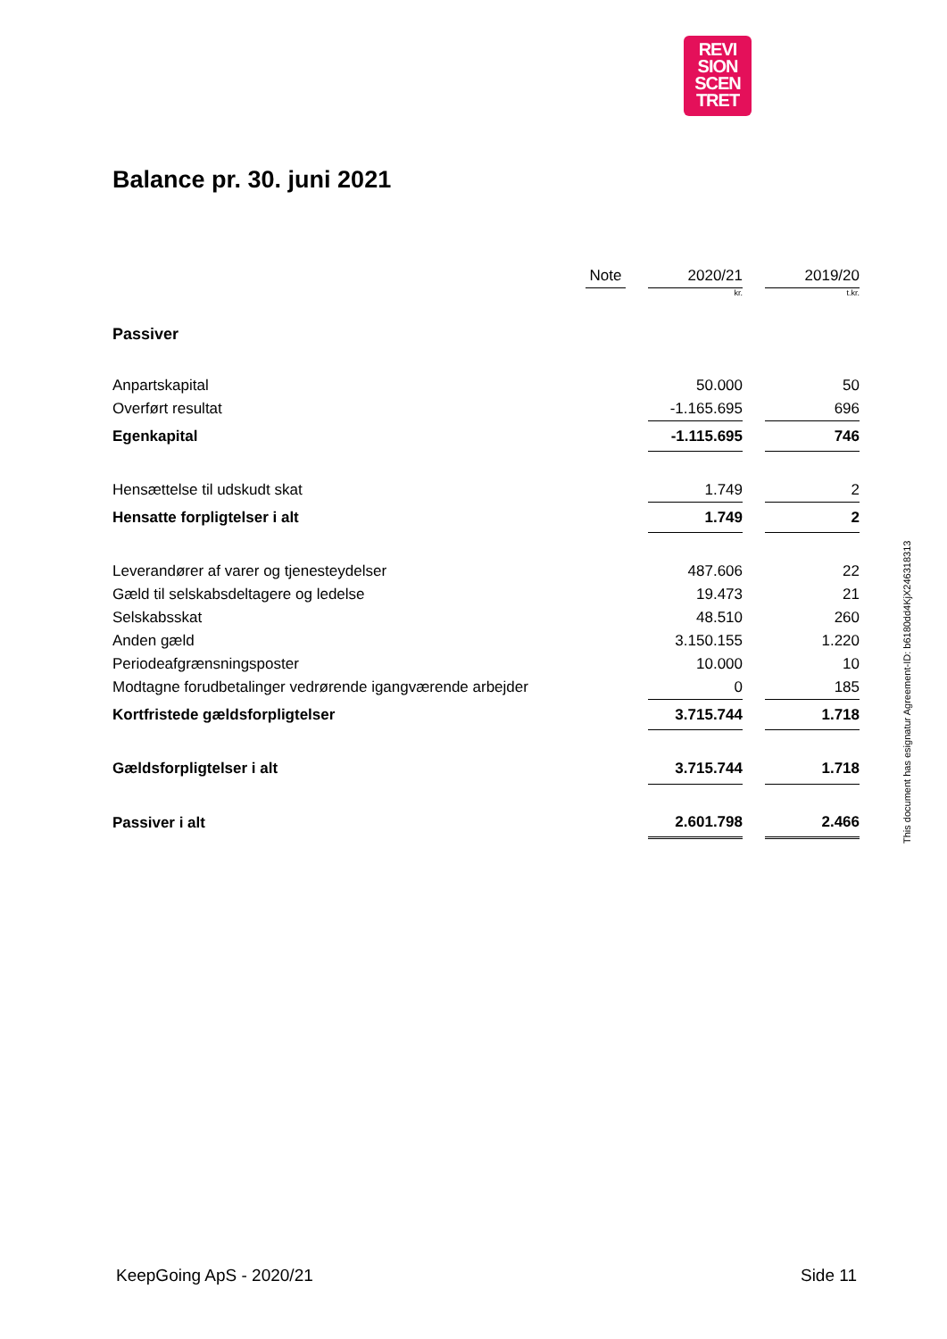REVI
SION
SCEN
TRET
Balance pr. 30. juni 2021
| | Note | | 2020/21 | | 2019/20 |
| | | | kr. | | t.kr. |
| Passiver | | | | | |
| Anpartskapital | | | 50.000 | | 50 |
| Overført resultat | | | -1.165.695 | | 696 |
| Egenkapital | | | -1.115.695 | | 746 |
| Hensættelse til udskudt skat | | | 1.749 | | 2 |
| Hensatte forpligtelser i alt | | | 1.749 | | 2 |
| Leverandører af varer og tjenesteydelser | | | 487.606 | | 22 |
| Gæld til selskabsdeltagere og ledelse | | | 19.473 | | 21 |
| Selskabsskat | | | 48.510 | | 260 |
| Anden gæld | | | 3.150.155 | | 1.220 |
| Periodeafgrænsningsposter | | | 10.000 | | 10 |
| Modtagne forudbetalinger vedrørende igangværende arbejder | | | 0 | | 185 |
| Kortfristede gældsforpligtelser | | | 3.715.744 | | 1.718 |
| Gældsforpligtelser i alt | | | 3.715.744 | | 1.718 |
| Passiver i alt | | | 2.601.798 | | 2.466 |
This document has esignatur Agreement-ID: b6180dd4KjX246318313
KeepGoing ApS - 2020/21 Side 11